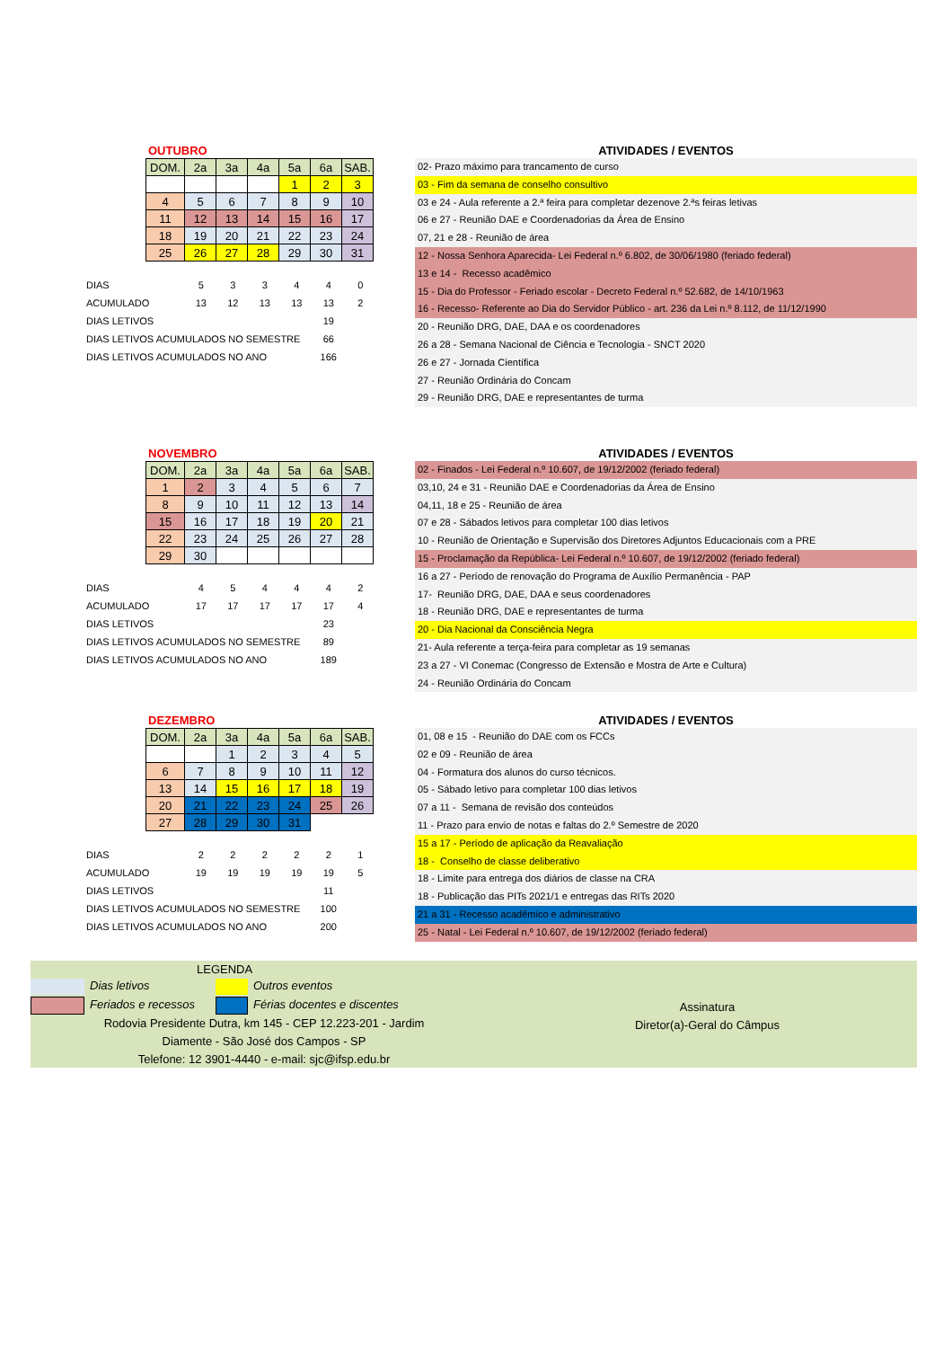OUTUBRO
| DOM. | 2a | 3a | 4a | 5a | 6a | SAB. |
| | | | | 1 | 2 | 3 |
| 4 | 5 | 6 | 7 | 8 | 9 | 10 |
| 11 | 12 | 13 | 14 | 15 | 16 | 17 |
| 18 | 19 | 20 | 21 | 22 | 23 | 24 |
| 25 | 26 | 27 | 28 | 29 | 30 | 31 |
| DIAS | 5 | 3 | 3 | 4 | 4 | 0 |
| ACUMULADO | 13 | 12 | 13 | 13 | 13 | 2 |
| DIAS LETIVOS | | | | | 19 | |
| DIAS LETIVOS ACUMULADOS NO SEMESTRE | | | | | 66 | |
| DIAS LETIVOS ACUMULADOS NO ANO | | | | | 166 | |
ATIVIDADES / EVENTOS
02- Prazo máximo para trancamento de curso
03 - Fim da semana de conselho consultivo
03 e 24 - Aula referente a 2.ª feira para completar dezenove 2.ªs feiras letivas
06 e 27 - Reunião DAE e Coordenadorias da Área de Ensino
07, 21 e 28 - Reunião de área
12 - Nossa Senhora Aparecida- Lei Federal n.º 6.802, de 30/06/1980 (feriado federal)
13 e 14 - Recesso acadêmico
15 - Dia do Professor - Feriado escolar - Decreto Federal n.º 52.682, de 14/10/1963
16 - Recesso- Referente ao Dia do Servidor Público - art. 236 da Lei n.º 8.112, de 11/12/1990
20 - Reunião DRG, DAE, DAA e os coordenadores
26 a 28 - Semana Nacional de Ciência e Tecnologia - SNCT 2020
26 e 27 - Jornada Científica
27 - Reunião Ordinária do Concam
29 - Reunião DRG, DAE e representantes de turma
NOVEMBRO
| DOM. | 2a | 3a | 4a | 5a | 6a | SAB. |
| 1 | 2 | 3 | 4 | 5 | 6 | 7 |
| 8 | 9 | 10 | 11 | 12 | 13 | 14 |
| 15 | 16 | 17 | 18 | 19 | 20 | 21 |
| 22 | 23 | 24 | 25 | 26 | 27 | 28 |
| 29 | 30 | | | | | |
| DIAS | 4 | 5 | 4 | 4 | 4 | 2 |
| ACUMULADO | 17 | 17 | 17 | 17 | 17 | 4 |
| DIAS LETIVOS | | | | | 23 | |
| DIAS LETIVOS ACUMULADOS NO SEMESTRE | | | | | 89 | |
| DIAS LETIVOS ACUMULADOS NO ANO | | | | | 189 | |
ATIVIDADES / EVENTOS
02 - Finados - Lei Federal n.º 10.607, de 19/12/2002 (feriado federal)
03,10, 24 e 31 - Reunião DAE e Coordenadorias da Área de Ensino
04,11, 18 e 25 - Reunião de área
07 e 28 - Sábados letivos para completar 100 dias letivos
10 - Reunião de Orientação e Supervisão dos Diretores Adjuntos Educacionais com a PRE
15 - Proclamação da República- Lei Federal n.º 10.607, de 19/12/2002 (feriado federal)
16 a 27 - Período de renovação do Programa de Auxílio Permanência - PAP
17- Reunião DRG, DAE, DAA e seus coordenadores
18 - Reunião DRG, DAE e representantes de turma
20 - Dia Nacional da Consciência Negra
21- Aula referente a terça-feira para completar as 19 semanas
23 a 27 - VI Conemac (Congresso de Extensão e Mostra de Arte e Cultura)
24 - Reunião Ordinária do Concam
DEZEMBRO
| DOM. | 2a | 3a | 4a | 5a | 6a | SAB. |
| | | 1 | 2 | 3 | 4 | 5 |
| 6 | 7 | 8 | 9 | 10 | 11 | 12 |
| 13 | 14 | 15 | 16 | 17 | 18 | 19 |
| 20 | 21 | 22 | 23 | 24 | 25 | 26 |
| 27 | 28 | 29 | 30 | 31 | | |
| DIAS | 2 | 2 | 2 | 2 | 2 | 1 |
| ACUMULADO | 19 | 19 | 19 | 19 | 19 | 5 |
| DIAS LETIVOS | | | | | 11 | |
| DIAS LETIVOS ACUMULADOS NO SEMESTRE | | | | | 100 | |
| DIAS LETIVOS ACUMULADOS NO ANO | | | | | 200 | |
ATIVIDADES / EVENTOS
01, 08 e 15 - Reunião do DAE com os FCCs
02 e 09 - Reunião de área
04 - Formatura dos alunos do curso técnicos.
05 - Sábado letivo para completar 100 dias letivos
07 a 11 - Semana de revisão dos conteúdos
11 - Prazo para envio de notas e faltas do 2.º Semestre de 2020
15 a 17 - Período de aplicação da Reavaliação
18 - Conselho de classe deliberativo
18 - Limite para entrega dos diários de classe na CRA
18 - Publicação das PITs 2021/1 e entregas das RITs 2020
21 a 31 - Recesso acadêmico e administrativo
25 - Natal - Lei Federal n.º 10.607, de 19/12/2002 (feriado federal)
LEGENDA
Dias letivos Outros eventos
Feriados e recessos Férias docentes e discentes
Rodovia Presidente Dutra, km 145 - CEP 12.223-201 - Jardim
Diamente - São José dos Campos - SP
Telefone: 12 3901-4440 - e-mail: sjc@ifsp.edu.br
Assinatura
Diretor(a)-Geral do Câmpus